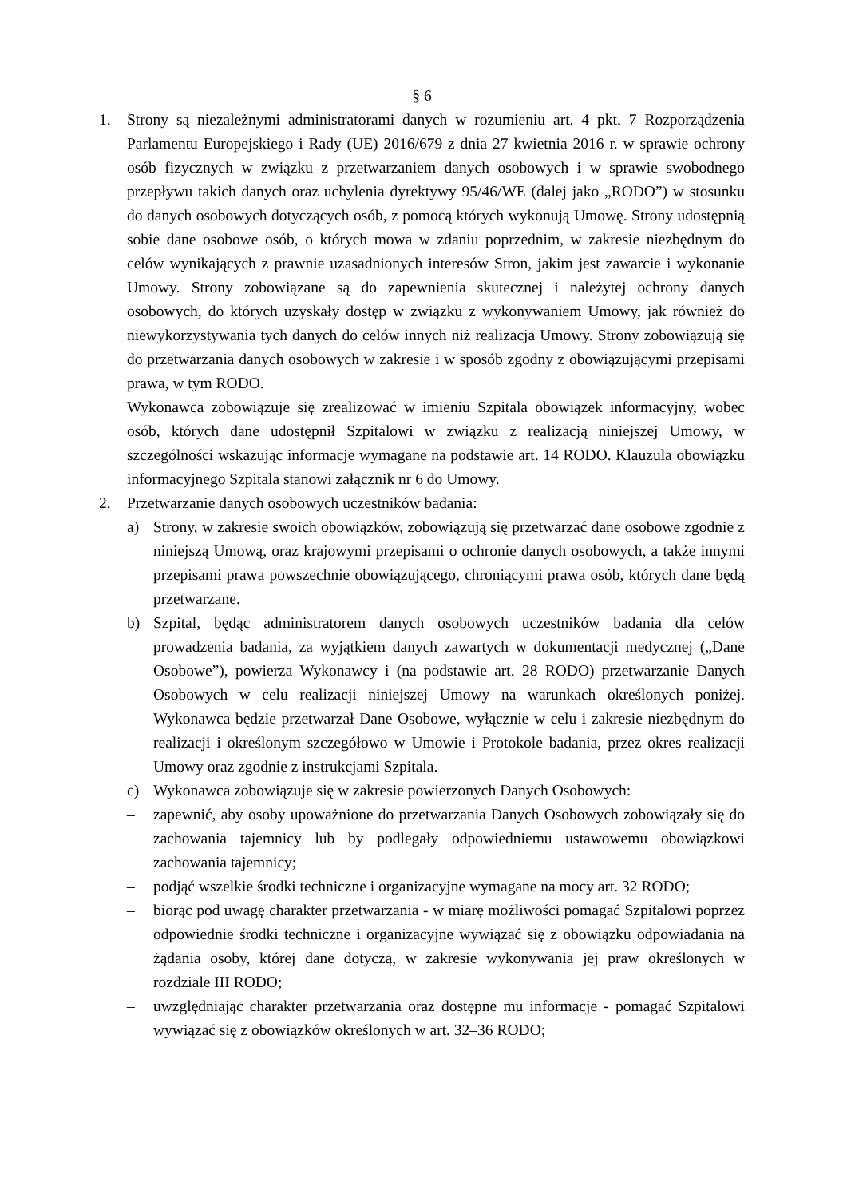§ 6
1. Strony są niezależnymi administratorami danych w rozumieniu art. 4 pkt. 7 Rozporządzenia Parlamentu Europejskiego i Rady (UE) 2016/679 z dnia 27 kwietnia 2016 r. w sprawie ochrony osób fizycznych w związku z przetwarzaniem danych osobowych i w sprawie swobodnego przepływu takich danych oraz uchylenia dyrektywy 95/46/WE (dalej jako „RODO”) w stosunku do danych osobowych dotyczących osób, z pomocą których wykonują Umowę. Strony udostępnią sobie dane osobowe osób, o których mowa w zdaniu poprzednim, w zakresie niezbędnym do celów wynikających z prawnie uzasadnionych interesów Stron, jakim jest zawarcie i wykonanie Umowy. Strony zobowiązane są do zapewnienia skutecznej i należytej ochrony danych osobowych, do których uzyskały dostęp w związku z wykonywaniem Umowy, jak również do niewykorzystywania tych danych do celów innych niż realizacja Umowy. Strony zobowiązują się do przetwarzania danych osobowych w zakresie i w sposób zgodny z obowiązującymi przepisami prawa, w tym RODO.
Wykonawca zobowiązuje się zrealizować w imieniu Szpitala obowiązek informacyjny, wobec osób, których dane udostępnił Szpitalowi w związku z realizacją niniejszej Umowy, w szczególności wskazując informacje wymagane na podstawie art. 14 RODO. Klauzula obowiązku informacyjnego Szpitala stanowi załącznik nr 6 do Umowy.
2. Przetwarzanie danych osobowych uczestników badania:
a) Strony, w zakresie swoich obowiązków, zobowiązują się przetwarzać dane osobowe zgodnie z niniejszą Umową, oraz krajowymi przepisami o ochronie danych osobowych, a także innymi przepisami prawa powszechnie obowiązującego, chroniącymi prawa osób, których dane będą przetwarzane.
b) Szpital, będąc administratorem danych osobowych uczestników badania dla celów prowadzenia badania, za wyjątkiem danych zawartych w dokumentacji medycznej („Dane Osobowe”), powierza Wykonawcy i (na podstawie art. 28 RODO) przetwarzanie Danych Osobowych w celu realizacji niniejszej Umowy na warunkach określonych poniżej. Wykonawca będzie przetwarzał Dane Osobowe, wyłącznie w celu i zakresie niezbędnym do realizacji i określonym szczegółowo w Umowie i Protokole badania, przez okres realizacji Umowy oraz zgodnie z instrukcjami Szpitala.
c) Wykonawca zobowiązuje się w zakresie powierzonych Danych Osobowych:
– zapewnić, aby osoby upoważnione do przetwarzania Danych Osobowych zobowiązały się do zachowania tajemnicy lub by podlegały odpowiedniemu ustawowemu obowiązkowi zachowania tajemnicy;
– podjąć wszelkie środki techniczne i organizacyjne wymagane na mocy art. 32 RODO;
– biorąc pod uwagę charakter przetwarzania - w miarę możliwości pomagać Szpitalowi poprzez odpowiednie środki techniczne i organizacyjne wywiązać się z obowiązku odpowiadania na żądania osoby, której dane dotyczą, w zakresie wykonywania jej praw określonych w rozdziale III RODO;
– uwzględniając charakter przetwarzania oraz dostępne mu informacje - pomagać Szpitalowi wywiązać się z obowiązków określonych w art. 32–36 RODO;